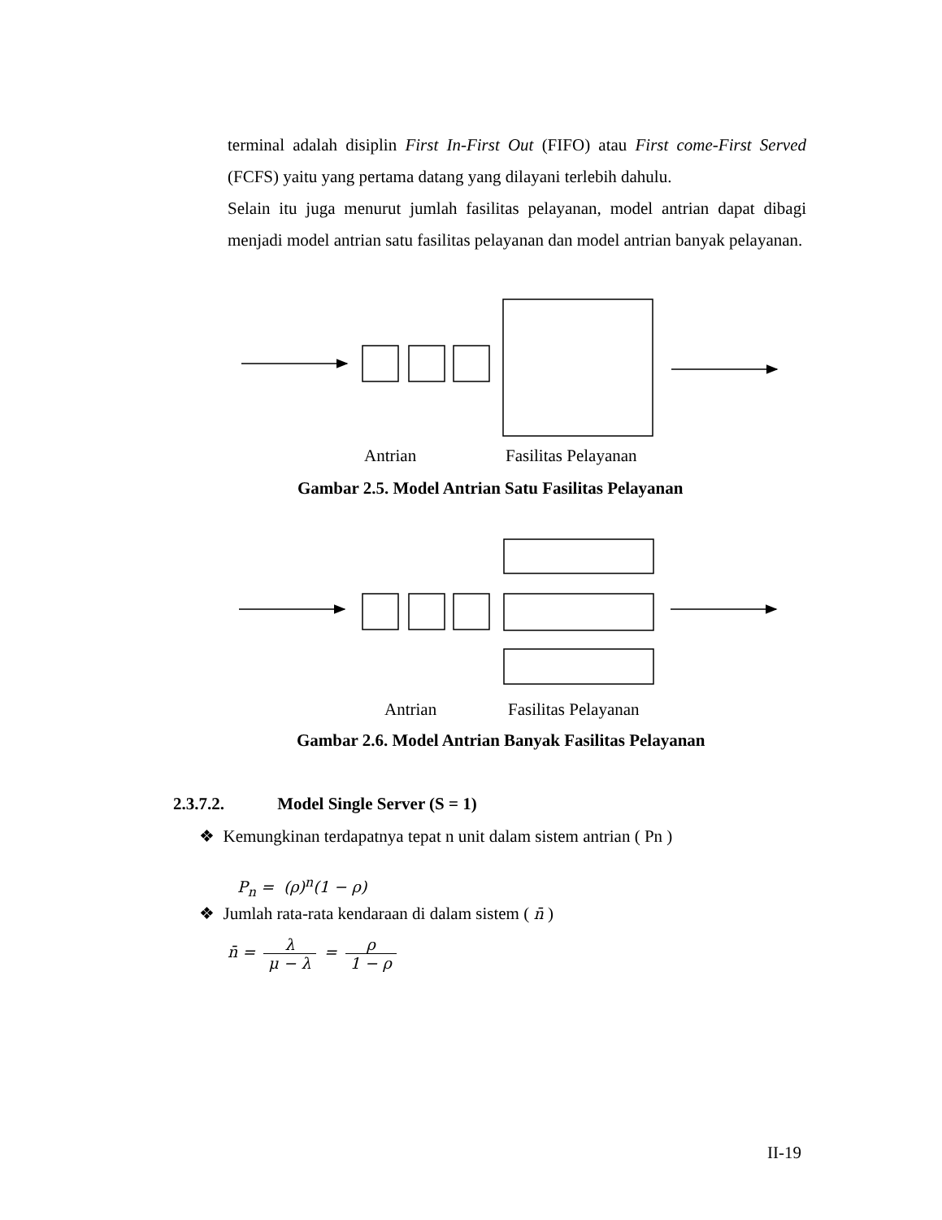terminal adalah disiplin First In-First Out (FIFO) atau First come-First Served (FCFS) yaitu yang pertama datang yang dilayani terlebih dahulu.
Selain itu juga menurut jumlah fasilitas pelayanan, model antrian dapat dibagi menjadi model antrian satu fasilitas pelayanan dan model antrian banyak pelayanan.
Antrian Fasilitas Pelayanan
Gambar 2.5. Model Antrian Satu Fasilitas Pelayanan
Antrian Fasilitas Pelayanan
Gambar 2.6. Model Antrian Banyak Fasilitas Pelayanan
2.3.7.2. Model Single Server (S = 1)
❖ Kemungkinan terdapatnya tepat n unit dalam sistem antrian ( Pn )
P<sub>n</sub> = (ρ)<sup>n</sup>(1 − ρ)
❖ Jumlah rata-rata kendaraan di dalam sistem ( n̄ )
n̄ = λ μ − λ = ρ 1 − ρ
II-19